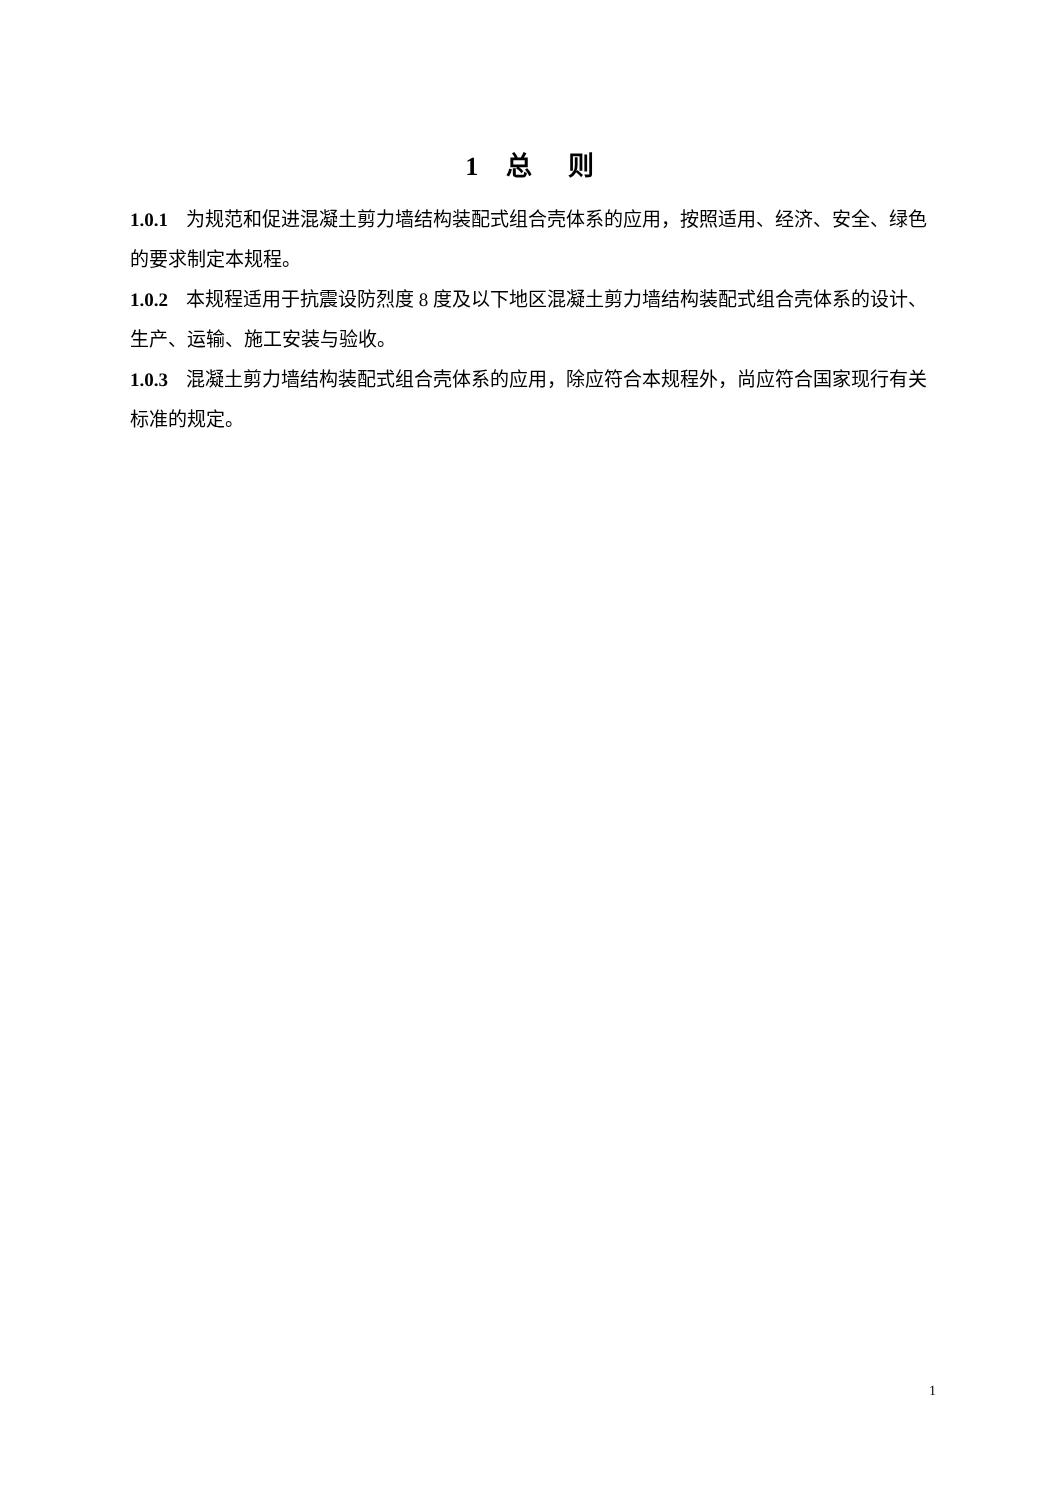1 总 则
1.0.1 为规范和促进混凝土剪力墙结构装配式组合壳体系的应用，按照适用、经济、安全、绿色的要求制定本规程。
1.0.2 本规程适用于抗震设防烈度 8 度及以下地区混凝土剪力墙结构装配式组合壳体系的设计、生产、运输、施工安装与验收。
1.0.3 混凝土剪力墙结构装配式组合壳体系的应用，除应符合本规程外，尚应符合国家现行有关标准的规定。
1